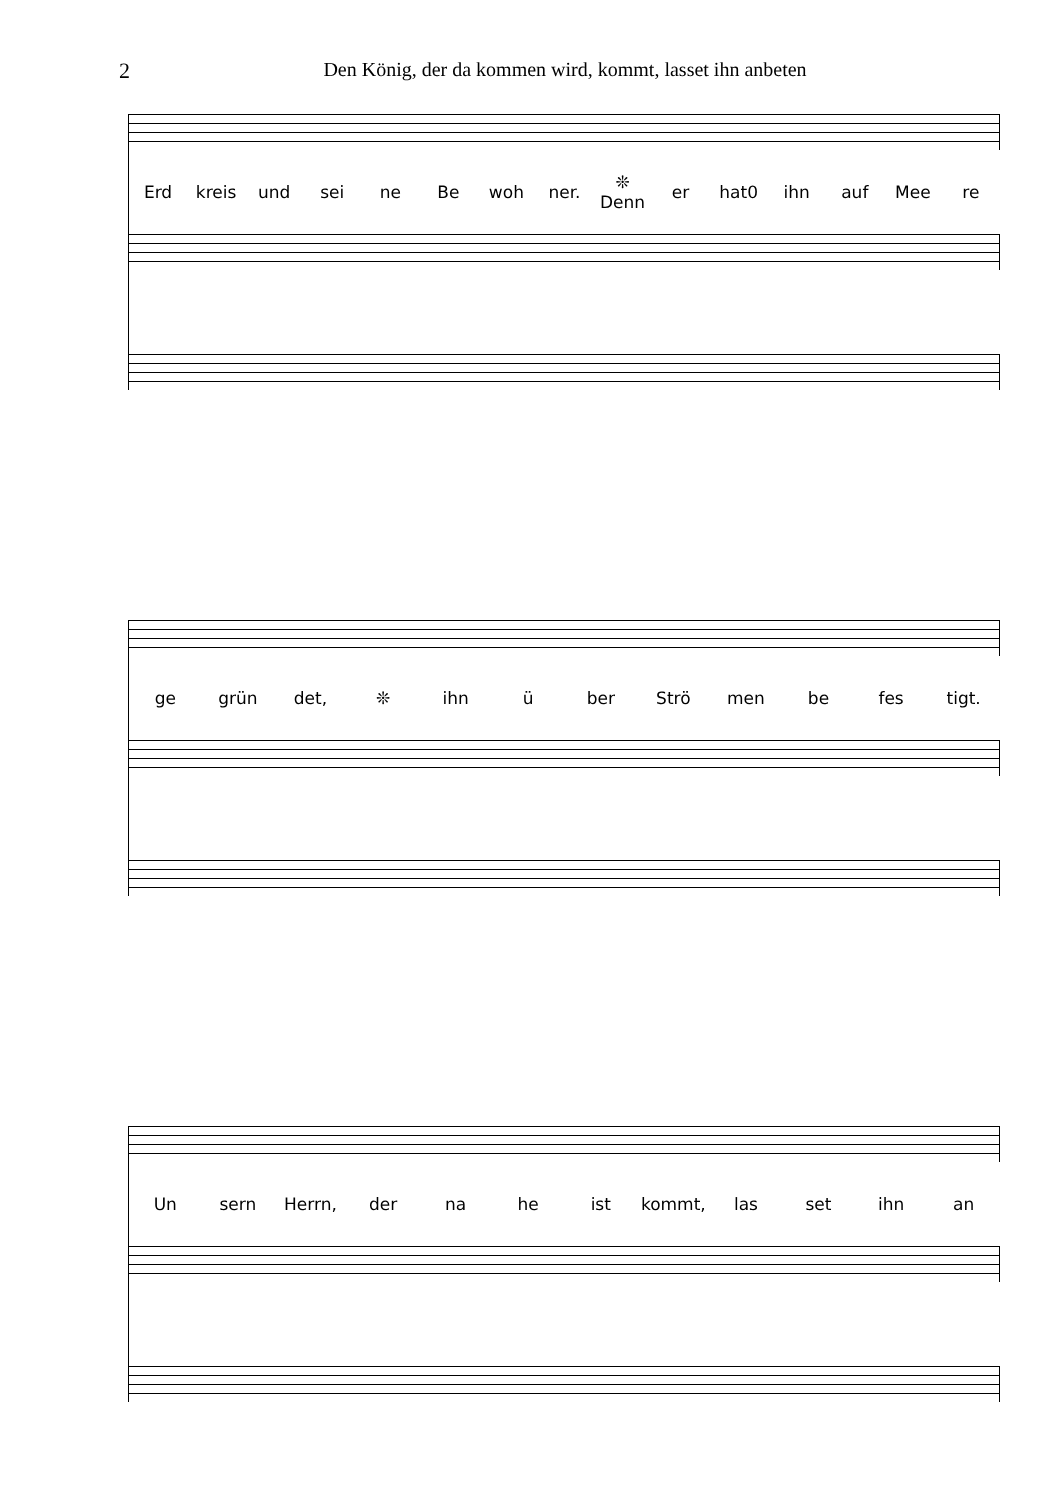2 Den König, der da kommen wird, kommt, lasset ihn anbeten
Erd kreis und sei ne Be woh ner. ❊ Denn er hat0 ihn auf Mee re
ge grün det, ❊ ihn ü ber Strö men be fes tigt.
Un sern Herrn, der na he ist kommt, las set ihn an